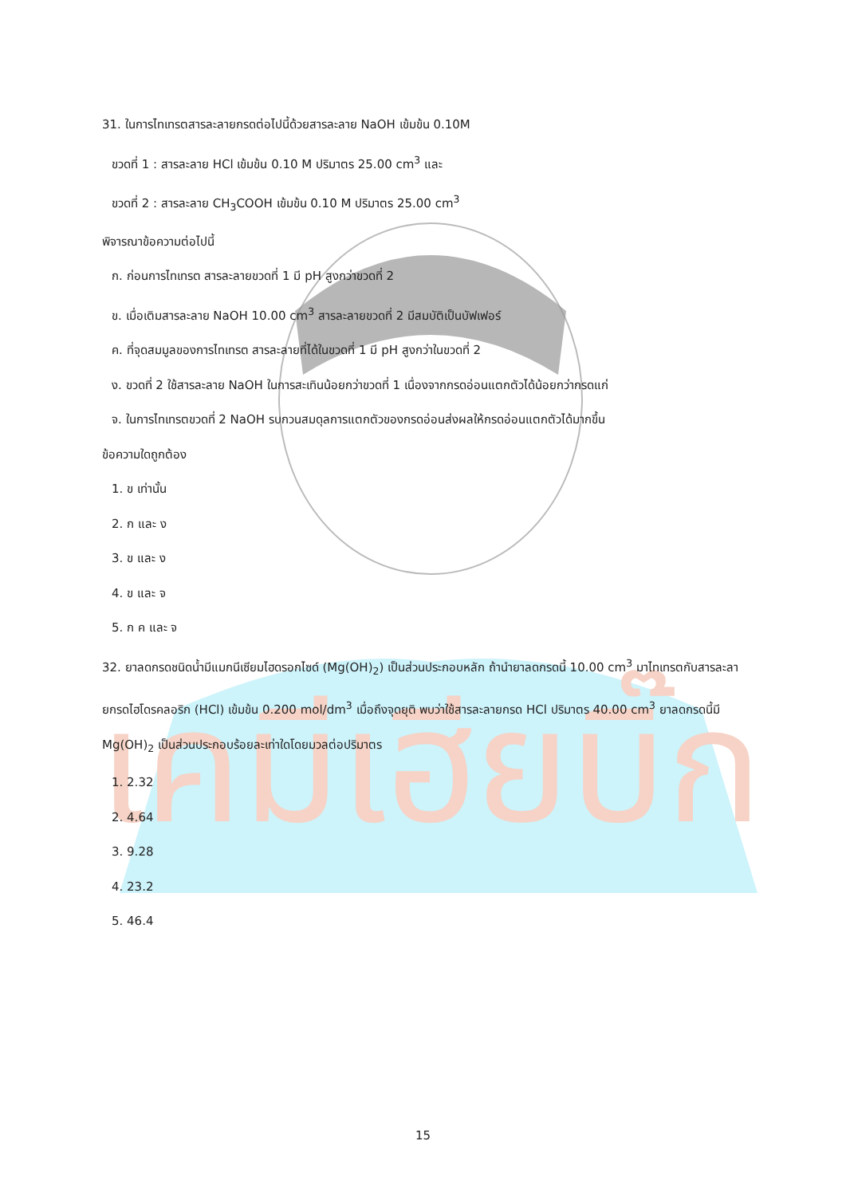เคมีเฮียบิ๊ก
31. ในการไทเทรตสารละลายกรดต่อไปนี้ด้วยสารละลาย NaOH เข้มข้น 0.10M
ขวดที่ 1 : สารละลาย HCl เข้มข้น 0.10 M ปริมาตร 25.00 cm<sup>3</sup> และ
ขวดที่ 2 : สารละลาย CH<sub>3</sub>COOH เข้มข้น 0.10 M ปริมาตร 25.00 cm<sup>3</sup>
พิจารณาข้อความต่อไปนี้
ก. ก่อนการไทเทรต สารละลายขวดที่ 1 มี pH สูงกว่าขวดที่ 2
ข. เมื่อเติมสารละลาย NaOH 10.00 cm<sup>3</sup> สารละลายขวดที่ 2 มีสมบัติเป็นบัฟเฟอร์
ค. ที่จุดสมมูลของการไทเทรต สารละลายที่ได้ในขวดที่ 1 มี pH สูงกว่าในขวดที่ 2
ง. ขวดที่ 2 ใช้สารละลาย NaOH ในการสะเทินน้อยกว่าขวดที่ 1 เนื่องจากกรดอ่อนแตกตัวได้น้อยกว่ากรดแก่
จ. ในการไทเทรตขวดที่ 2 NaOH รบกวนสมดุลการแตกตัวของกรดอ่อนส่งผลให้กรดอ่อนแตกตัวได้มากขึ้น
ข้อความใดถูกต้อง
1. ข เท่านั้น
2. ก และ ง
3. ข และ ง
4. ข และ จ
5. ก ค และ จ
32. ยาลดกรดชนิดน้ำมีแมกนีเซียมไฮดรอกไซด์ (Mg(OH)<sub>2</sub>) เป็นส่วนประกอบหลัก ถ้านำยาลดกรดนี้ 10.00 cm<sup>3</sup> มาไทเทรตกับสารละลายกรดไฮโดรคลอริก (HCl) เข้มข้น 0.200 mol/dm<sup>3</sup> เมื่อถึงจุดยุติ พบว่าใช้สารละลายกรด HCl ปริมาตร 40.00 cm<sup>3</sup> ยาลดกรดนี้มี Mg(OH)<sub>2</sub> เป็นส่วนประกอบร้อยละเท่าใดโดยมวลต่อปริมาตร
1. 2.32
2. 4.64
3. 9.28
4. 23.2
5. 46.4
15